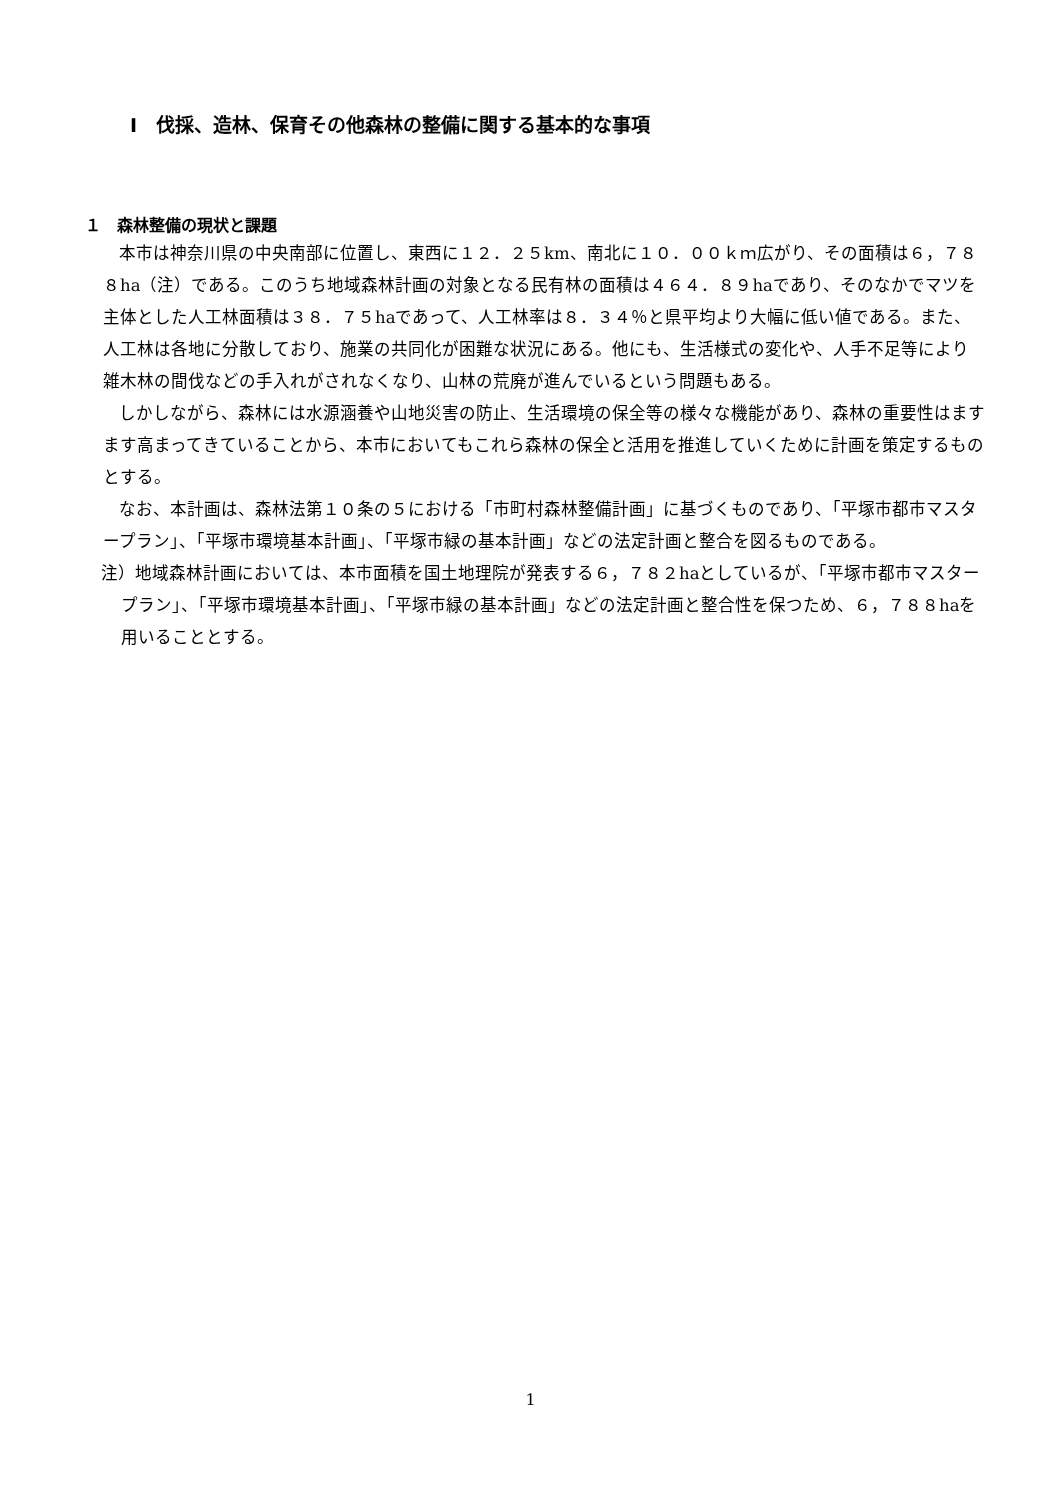Ⅰ　伐採、造林、保育その他森林の整備に関する基本的な事項
１　森林整備の現状と課題
本市は神奈川県の中央南部に位置し、東西に１２．２５km、南北に１０．００ｋｍ広がり、その面積は６，７８８ha（注）である。このうち地域森林計画の対象となる民有林の面積は４６４．８９haであり、そのなかでマツを主体とした人工林面積は３８．７５haであって、人工林率は８．３４％と県平均より大幅に低い値である。また、人工林は各地に分散しており、施業の共同化が困難な状況にある。他にも、生活様式の変化や、人手不足等により雑木林の間伐などの手入れがされなくなり、山林の荒廃が進んでいるという問題もある。
しかしながら、森林には水源涵養や山地災害の防止、生活環境の保全等の様々な機能があり、森林の重要性はますます高まってきていることから、本市においてもこれら森林の保全と活用を推進していくために計画を策定するものとする。
なお、本計画は、森林法第１０条の５における「市町村森林整備計画」に基づくものであり、「平塚市都市マスタープラン」、「平塚市環境基本計画」、「平塚市緑の基本計画」などの法定計画と整合を図るものである。
注）地域森林計画においては、本市面積を国土地理院が発表する６，７８２haとしているが、「平塚市都市マスタープラン」、「平塚市環境基本計画」、「平塚市緑の基本計画」などの法定計画と整合性を保つため、６，７８８haを用いることとする。
1